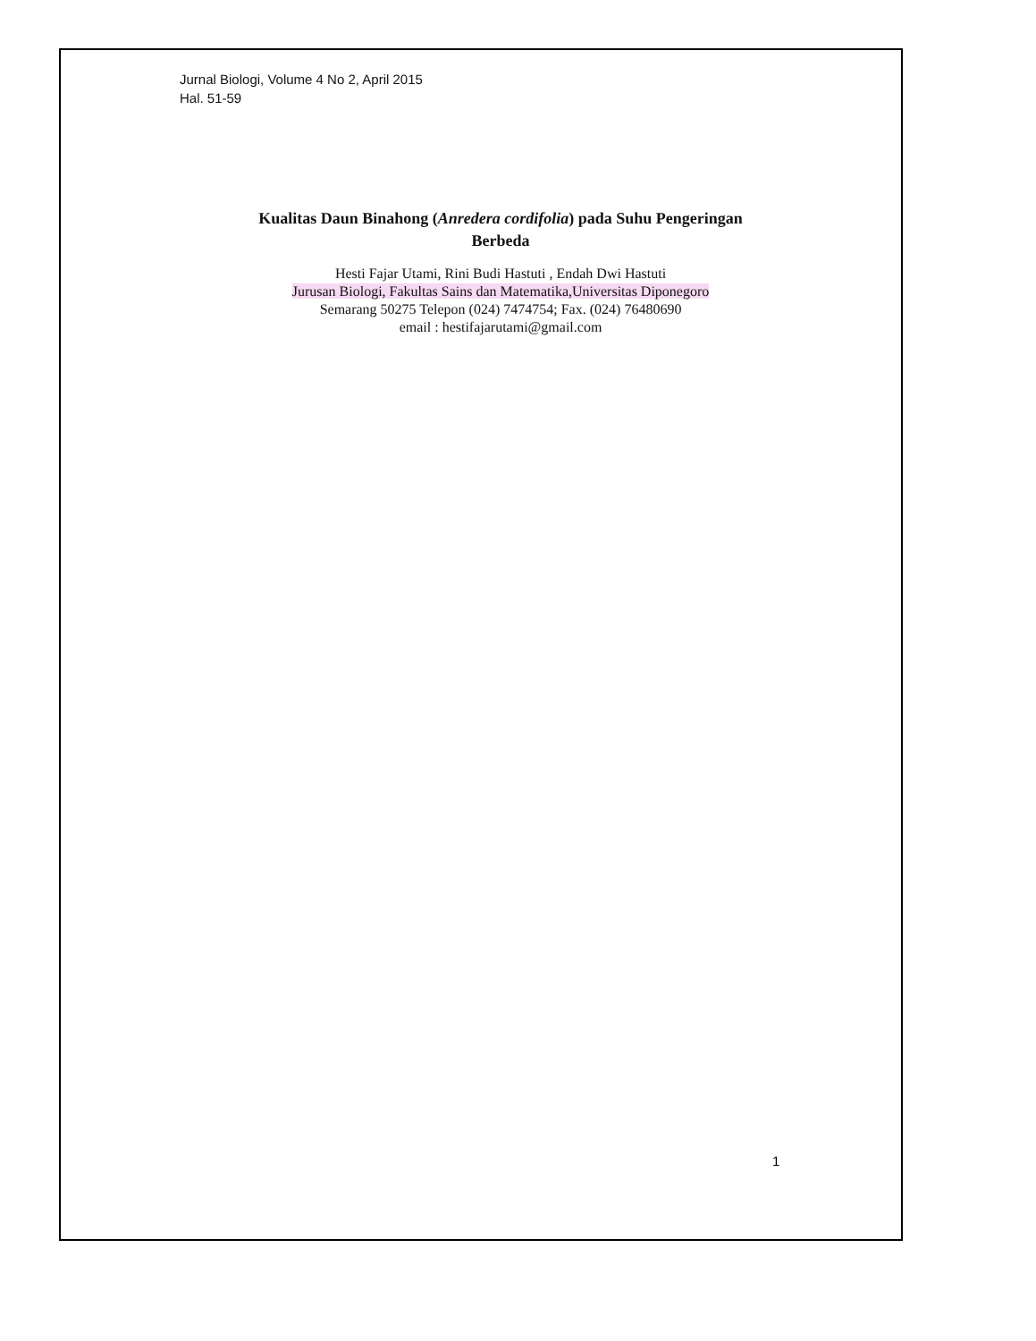Jurnal Biologi, Volume 4 No 2, April 2015
Hal. 51-59
Kualitas Daun Binahong (Anredera cordifolia) pada Suhu Pengeringan
Berbeda
Hesti Fajar Utami, Rini Budi Hastuti , Endah Dwi Hastuti
Jurusan Biologi, Fakultas Sains dan Matematika,Universitas Diponegoro
Semarang 50275 Telepon (024) 7474754; Fax. (024) 76480690
email : hestifajarutami@gmail.com
1